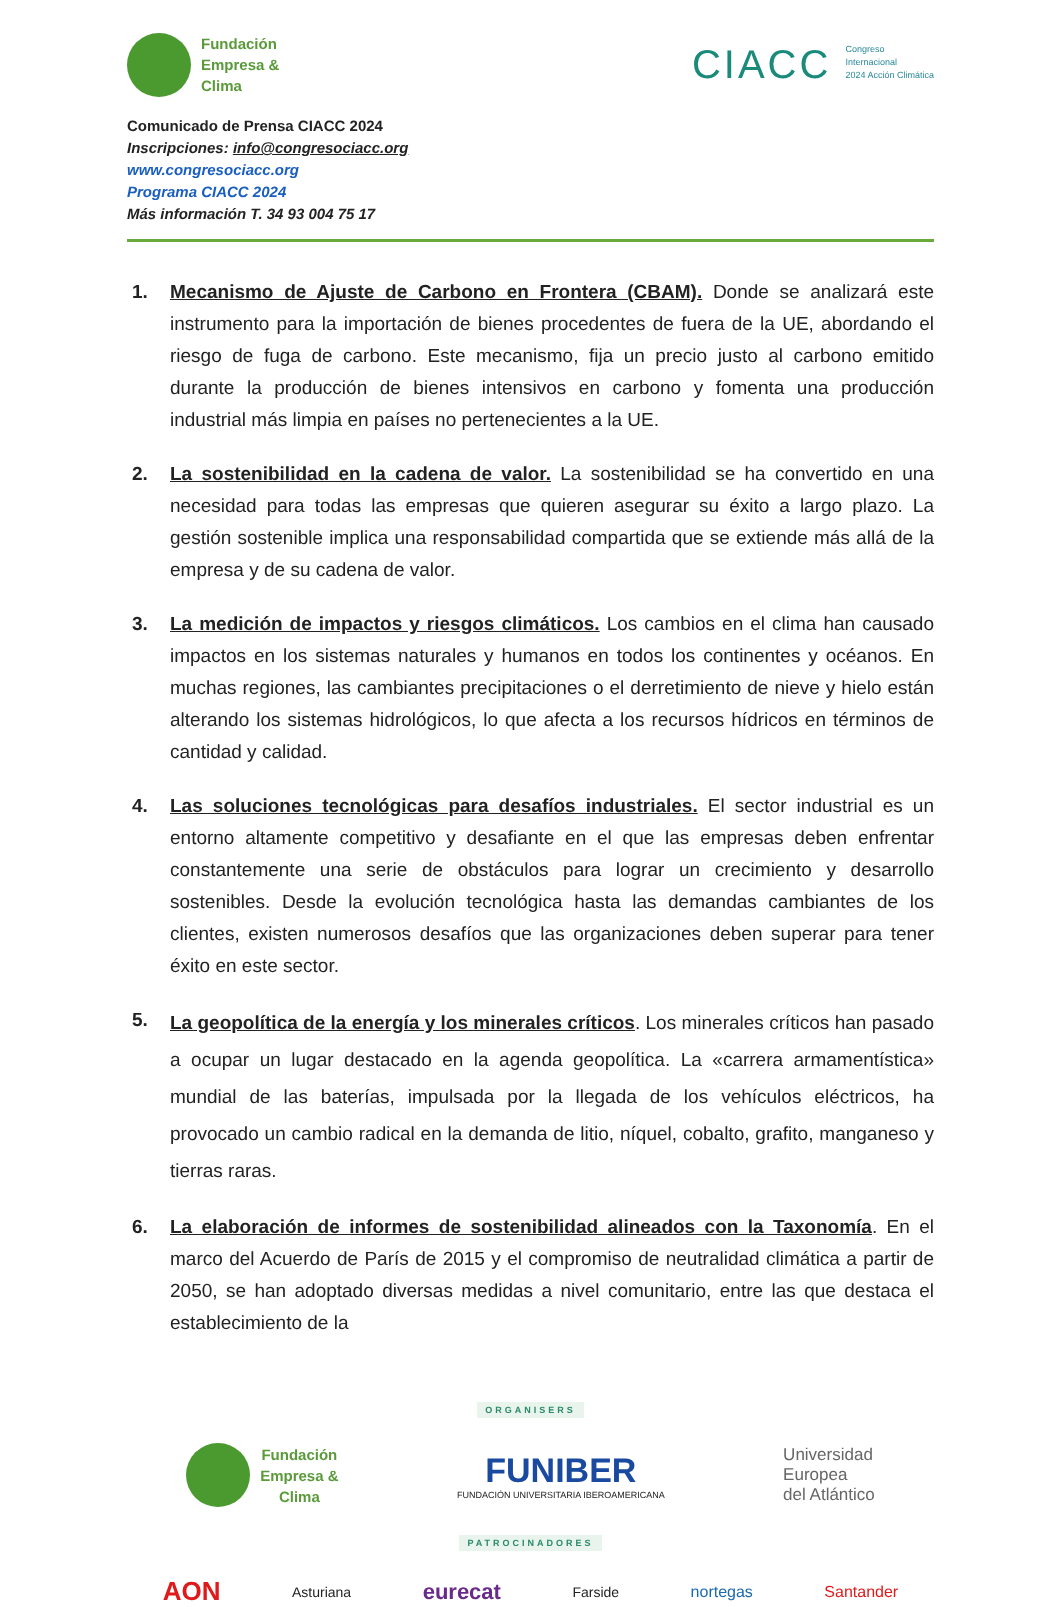Fundación
Empresa &
Clima
CIACC Congreso
Internacional
2024 Acción Climática
Comunicado de Prensa CIACC 2024
Inscripciones: info@congresociacc.org
www.congresociacc.org
Programa CIACC 2024
Más información T. 34 93 004 75 17
1. Mecanismo de Ajuste de Carbono en Frontera (CBAM). Donde se analizará este instrumento para la importación de bienes procedentes de fuera de la UE, abordando el riesgo de fuga de carbono. Este mecanismo, fija un precio justo al carbono emitido durante la producción de bienes intensivos en carbono y fomenta una producción industrial más limpia en países no pertenecientes a la UE.
2. La sostenibilidad en la cadena de valor. La sostenibilidad se ha convertido en una necesidad para todas las empresas que quieren asegurar su éxito a largo plazo. La gestión sostenible implica una responsabilidad compartida que se extiende más allá de la empresa y de su cadena de valor.
3. La medición de impactos y riesgos climáticos. Los cambios en el clima han causado impactos en los sistemas naturales y humanos en todos los continentes y océanos. En muchas regiones, las cambiantes precipitaciones o el derretimiento de nieve y hielo están alterando los sistemas hidrológicos, lo que afecta a los recursos hídricos en términos de cantidad y calidad.
4. Las soluciones tecnológicas para desafíos industriales. El sector industrial es un entorno altamente competitivo y desafiante en el que las empresas deben enfrentar constantemente una serie de obstáculos para lograr un crecimiento y desarrollo sostenibles. Desde la evolución tecnológica hasta las demandas cambiantes de los clientes, existen numerosos desafíos que las organizaciones deben superar para tener éxito en este sector.
5. La geopolítica de la energía y los minerales críticos. Los minerales críticos han pasado a ocupar un lugar destacado en la agenda geopolítica. La «carrera armamentística» mundial de las baterías, impulsada por la llegada de los vehículos eléctricos, ha provocado un cambio radical en la demanda de litio, níquel, cobalto, grafito, manganeso y tierras raras.
6. La elaboración de informes de sostenibilidad alineados con la Taxonomía. En el marco del Acuerdo de París de 2015 y el compromiso de neutralidad climática a partir de 2050, se han adoptado diversas medidas a nivel comunitario, entre las que destaca el establecimiento de la
ORGANISERS
Fundación
Empresa &
Clima
FUNIBER
FUNDACIÓN UNIVERSITARIA IBEROAMERICANA
Universidad
Europea
del Atlántico
PATROCINADORES
AON Asturiana eurecat Farside nortegas Santander